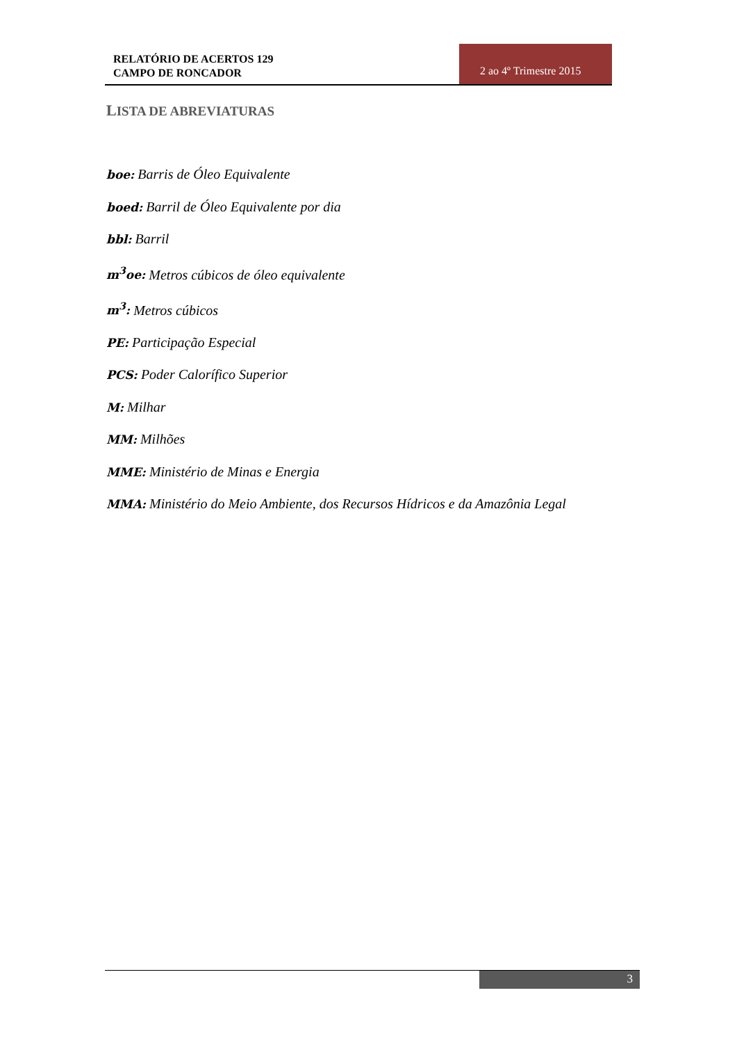RELATÓRIO DE ACERTOS 129
CAMPO DE RONCADOR
2 ao 4º Trimestre 2015
LISTA DE ABREVIATURAS
boe: Barris de Óleo Equivalente
boed: Barril de Óleo Equivalente por dia
bbl: Barril
m<sup>3</sup>oe: Metros cúbicos de óleo equivalente
m<sup>3</sup>: Metros cúbicos
PE: Participação Especial
PCS: Poder Calorífico Superior
M: Milhar
MM: Milhões
MME: Ministério de Minas e Energia
MMA: Ministério do Meio Ambiente, dos Recursos Hídricos e da Amazônia Legal
3